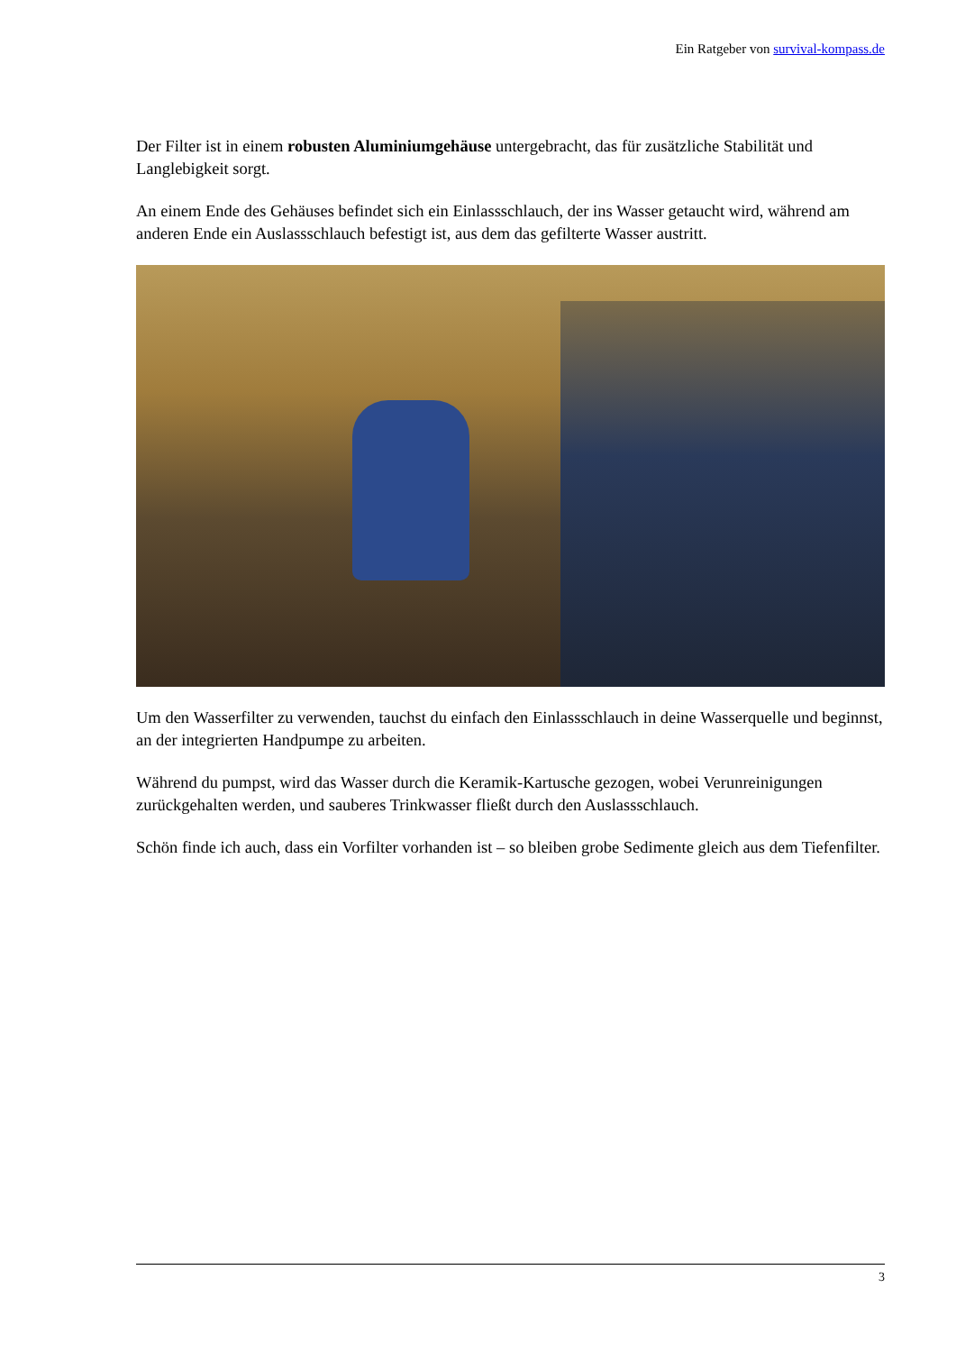Ein Ratgeber von survival-kompass.de
Der Filter ist in einem robusten Aluminiumgehäuse untergebracht, das für zusätzliche Stabilität und Langlebigkeit sorgt.
An einem Ende des Gehäuses befindet sich ein Einlassschlauch, der ins Wasser getaucht wird, während am anderen Ende ein Auslassschlauch befestigt ist, aus dem das gefilterte Wasser austritt.
Um den Wasserfilter zu verwenden, tauchst du einfach den Einlassschlauch in deine Wasserquelle und beginnst, an der integrierten Handpumpe zu arbeiten.
Während du pumpst, wird das Wasser durch die Keramik-Kartusche gezogen, wobei Verunreinigungen zurückgehalten werden, und sauberes Trinkwasser fließt durch den Auslassschlauch.
Schön finde ich auch, dass ein Vorfilter vorhanden ist – so bleiben grobe Sedimente gleich aus dem Tiefenfilter.
3